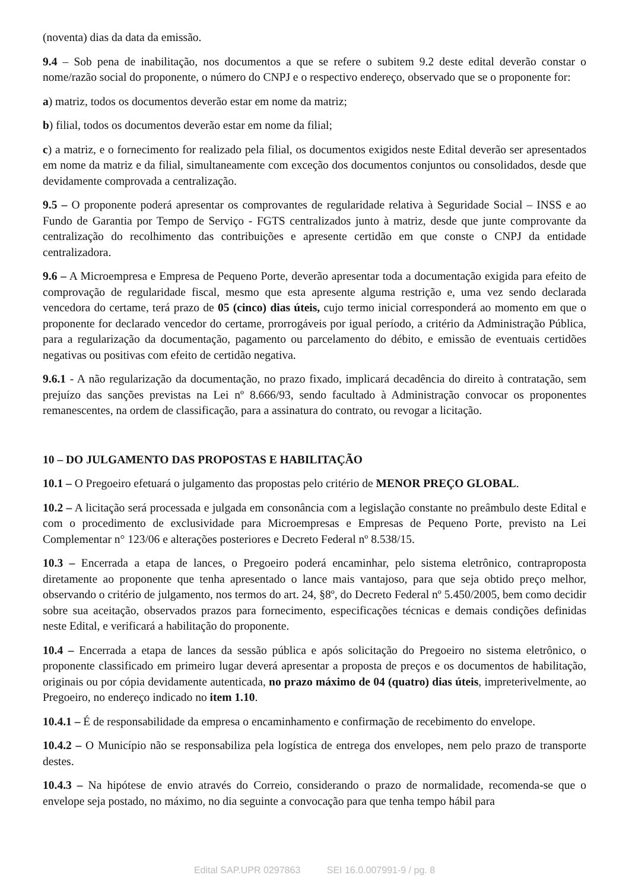(noventa) dias da data da emissão.
9.4 – Sob pena de inabilitação, nos documentos a que se refere o subitem 9.2 deste edital deverão constar o nome/razão social do proponente, o número do CNPJ e o respectivo endereço, observado que se o proponente for:
a) matriz, todos os documentos deverão estar em nome da matriz;
b) filial, todos os documentos deverão estar em nome da filial;
c) a matriz, e o fornecimento for realizado pela filial, os documentos exigidos neste Edital deverão ser apresentados em nome da matriz e da filial, simultaneamente com exceção dos documentos conjuntos ou consolidados, desde que devidamente comprovada a centralização.
9.5 – O proponente poderá apresentar os comprovantes de regularidade relativa à Seguridade Social – INSS e ao Fundo de Garantia por Tempo de Serviço - FGTS centralizados junto à matriz, desde que junte comprovante da centralização do recolhimento das contribuições e apresente certidão em que conste o CNPJ da entidade centralizadora.
9.6 – A Microempresa e Empresa de Pequeno Porte, deverão apresentar toda a documentação exigida para efeito de comprovação de regularidade fiscal, mesmo que esta apresente alguma restrição e, uma vez sendo declarada vencedora do certame, terá prazo de 05 (cinco) dias úteis, cujo termo inicial corresponderá ao momento em que o proponente for declarado vencedor do certame, prorrogáveis por igual período, a critério da Administração Pública, para a regularização da documentação, pagamento ou parcelamento do débito, e emissão de eventuais certidões negativas ou positivas com efeito de certidão negativa.
9.6.1 - A não regularização da documentação, no prazo fixado, implicará decadência do direito à contratação, sem prejuízo das sanções previstas na Lei nº 8.666/93, sendo facultado à Administração convocar os proponentes remanescentes, na ordem de classificação, para a assinatura do contrato, ou revogar a licitação.
10 – DO JULGAMENTO DAS PROPOSTAS E HABILITAÇÃO
10.1 – O Pregoeiro efetuará o julgamento das propostas pelo critério de MENOR PREÇO GLOBAL.
10.2 – A licitação será processada e julgada em consonância com a legislação constante no preâmbulo deste Edital e com o procedimento de exclusividade para Microempresas e Empresas de Pequeno Porte, previsto na Lei Complementar n° 123/06 e alterações posteriores e Decreto Federal nº 8.538/15.
10.3 – Encerrada a etapa de lances, o Pregoeiro poderá encaminhar, pelo sistema eletrônico, contraproposta diretamente ao proponente que tenha apresentado o lance mais vantajoso, para que seja obtido preço melhor, observando o critério de julgamento, nos termos do art. 24, §8º, do Decreto Federal nº 5.450/2005, bem como decidir sobre sua aceitação, observados prazos para fornecimento, especificações técnicas e demais condições definidas neste Edital, e verificará a habilitação do proponente.
10.4 – Encerrada a etapa de lances da sessão pública e após solicitação do Pregoeiro no sistema eletrônico, o proponente classificado em primeiro lugar deverá apresentar a proposta de preços e os documentos de habilitação, originais ou por cópia devidamente autenticada, no prazo máximo de 04 (quatro) dias úteis, impreterivelmente, ao Pregoeiro, no endereço indicado no item 1.10.
10.4.1 – É de responsabilidade da empresa o encaminhamento e confirmação de recebimento do envelope.
10.4.2 – O Município não se responsabiliza pela logística de entrega dos envelopes, nem pelo prazo de transporte destes.
10.4.3 – Na hipótese de envio através do Correio, considerando o prazo de normalidade, recomenda-se que o envelope seja postado, no máximo, no dia seguinte a convocação para que tenha tempo hábil para
Edital SAP.UPR 0297863 SEI 16.0.007991-9 / pg. 8